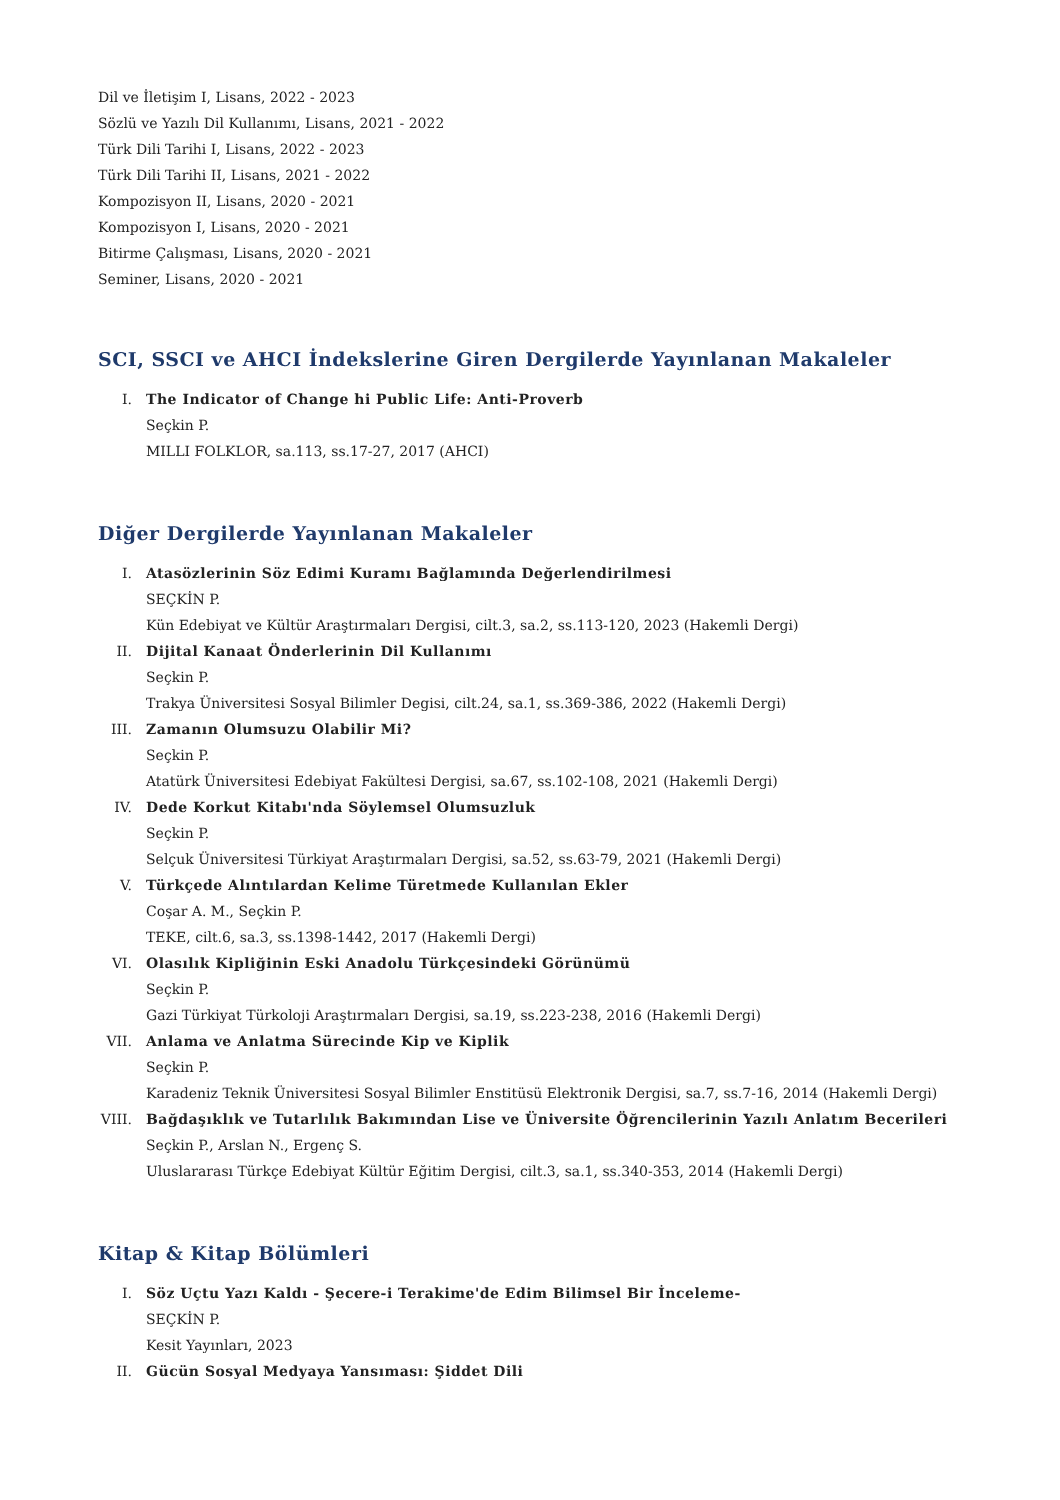Dil ve İletişim I, Lisans, 2022 - 2023
Sözlü ve Yazılı Dil Kullanımı, Lisans, 2021 - 2022
Türk Dili Tarihi I, Lisans, 2022 - 2023
Türk Dili Tarihi II, Lisans, 2021 - 2022
Kompozisyon II, Lisans, 2020 - 2021
Kompozisyon I, Lisans, 2020 - 2021
Bitirme Çalışması, Lisans, 2020 - 2021
Seminer, Lisans, 2020 - 2021
SCI, SSCI ve AHCI İndekslerine Giren Dergilerde Yayınlanan Makaleler
I. The Indicator of Change hi Public Life: Anti-Proverb
Seçkin P.
MILLI FOLKLOR, sa.113, ss.17-27, 2017 (AHCI)
Diğer Dergilerde Yayınlanan Makaleler
I. Atasözlerinin Söz Edimi Kuramı Bağlamında Değerlendirilmesi
SEÇKİN P.
Kün Edebiyat ve Kültür Araştırmaları Dergisi, cilt.3, sa.2, ss.113-120, 2023 (Hakemli Dergi)
II. Dijital Kanaat Önderlerinin Dil Kullanımı
Seçkin P.
Trakya Üniversitesi Sosyal Bilimler Degisi, cilt.24, sa.1, ss.369-386, 2022 (Hakemli Dergi)
III. Zamanın Olumsuzu Olabilir Mi?
Seçkin P.
Atatürk Üniversitesi Edebiyat Fakültesi Dergisi, sa.67, ss.102-108, 2021 (Hakemli Dergi)
IV. Dede Korkut Kitabı'nda Söylemsel Olumsuzluk
Seçkin P.
Selçuk Üniversitesi Türkiyat Araştırmaları Dergisi, sa.52, ss.63-79, 2021 (Hakemli Dergi)
V. Türkçede Alıntılardan Kelime Türetmede Kullanılan Ekler
Coşar A. M., Seçkin P.
TEKE, cilt.6, sa.3, ss.1398-1442, 2017 (Hakemli Dergi)
VI. Olasılık Kipliğinin Eski Anadolu Türkçesindeki Görünümü
Seçkin P.
Gazi Türkiyat Türkoloji Araştırmaları Dergisi, sa.19, ss.223-238, 2016 (Hakemli Dergi)
VII. Anlama ve Anlatma Sürecinde Kip ve Kiplik
Seçkin P.
Karadeniz Teknik Üniversitesi Sosyal Bilimler Enstitüsü Elektronik Dergisi, sa.7, ss.7-16, 2014 (Hakemli Dergi)
VIII. Bağdaşıklık ve Tutarlılık Bakımından Lise ve Üniversite Öğrencilerinin Yazılı Anlatım Becerileri
Seçkin P., Arslan N., Ergenç S.
Uluslararası Türkçe Edebiyat Kültür Eğitim Dergisi, cilt.3, sa.1, ss.340-353, 2014 (Hakemli Dergi)
Kitap & Kitap Bölümleri
I. Söz Uçtu Yazı Kaldı - Şecere-i Terakime'de Edim Bilimsel Bir İnceleme-
SEÇKİN P.
Kesit Yayınları, 2023
II. Gücün Sosyal Medyaya Yansıması: Şiddet Dili